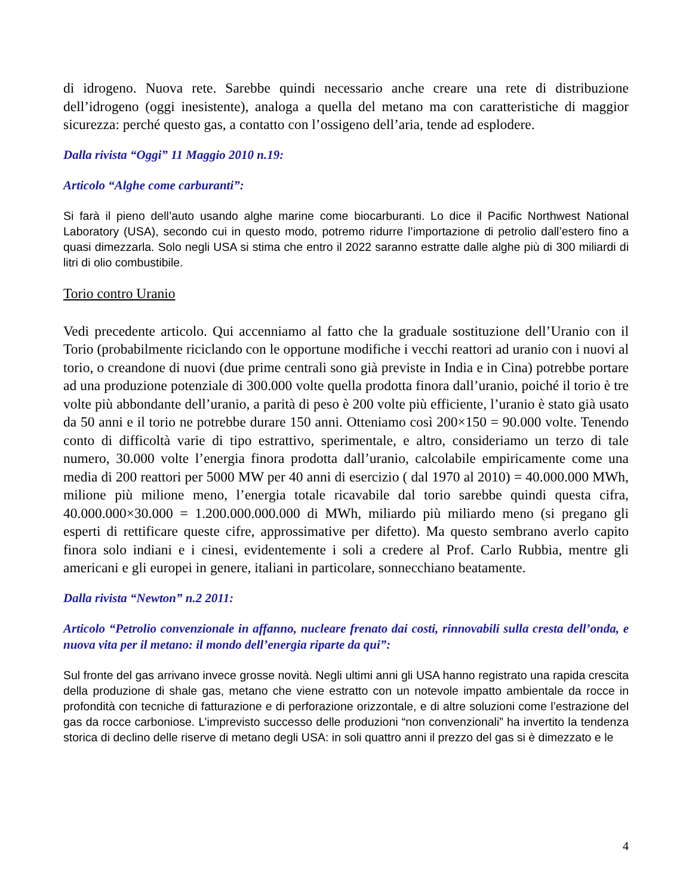di idrogeno. Nuova rete. Sarebbe quindi necessario anche creare una rete di distribuzione dell’idrogeno (oggi inesistente), analoga a quella del metano ma con caratteristiche di maggior sicurezza: perché questo gas, a contatto con l’ossigeno dell’aria, tende ad esplodere.
Dalla rivista “Oggi” 11 Maggio 2010 n.19:
Articolo “Alghe come carburanti”:
Si farà il pieno dell’auto usando alghe marine come biocarburanti. Lo dice il Pacific Northwest National Laboratory (USA), secondo cui in questo modo, potremo ridurre l’importazione di petrolio dall’estero fino a quasi dimezzarla. Solo negli USA si stima che entro il 2022 saranno estratte dalle alghe più di 300 miliardi di litri di olio combustibile.
Torio contro Uranio
Vedi precedente articolo. Qui accenniamo al fatto che la graduale sostituzione dell’Uranio con il Torio (probabilmente riciclando con le opportune modifiche i vecchi reattori ad uranio con i nuovi al torio, o creandone di nuovi (due prime centrali sono già previste in India e in Cina) potrebbe portare ad una produzione potenziale di 300.000 volte quella prodotta finora dall’uranio, poiché il torio è tre volte più abbondante dell’uranio, a parità di peso è 200 volte più efficiente, l’uranio è stato già usato da 50 anni e il torio ne potrebbe durare 150 anni. Otteniamo così 200×150 = 90.000 volte. Tenendo conto di difficoltà varie di tipo estrattivo, sperimentale, e altro, consideriamo un terzo di tale numero, 30.000 volte l’energia finora prodotta dall’uranio, calcolabile empiricamente come una media di 200 reattori per 5000 MW per 40 anni di esercizio ( dal 1970 al 2010) = 40.000.000 MWh, milione più milione meno, l’energia totale ricavabile dal torio sarebbe quindi questa cifra, 40.000.000×30.000 = 1.200.000.000.000 di MWh, miliardo più miliardo meno (si pregano gli esperti di rettificare queste cifre, approssimative per difetto). Ma questo sembrano averlo capito finora solo indiani e i cinesi, evidentemente i soli a credere al Prof. Carlo Rubbia, mentre gli americani e gli europei in genere, italiani in particolare, sonnecchiano beatamente.
Dalla rivista “Newton” n.2 2011:
Articolo “Petrolio convenzionale in affanno, nucleare frenato dai costi, rinnovabili sulla cresta dell’onda, e nuova vita per il metano: il mondo dell’energia riparte da qui”:
Sul fronte del gas arrivano invece grosse novità. Negli ultimi anni gli USA hanno registrato una rapida crescita della produzione di shale gas, metano che viene estratto con un notevole impatto ambientale da rocce in profondità con tecniche di fatturazione e di perforazione orizzontale, e di altre soluzioni come l’estrazione del gas da rocce carboniose. L’imprevisto successo delle produzioni “non convenzionali” ha invertito la tendenza storica di declino delle riserve di metano degli USA: in soli quattro anni il prezzo del gas si è dimezzato e le
4